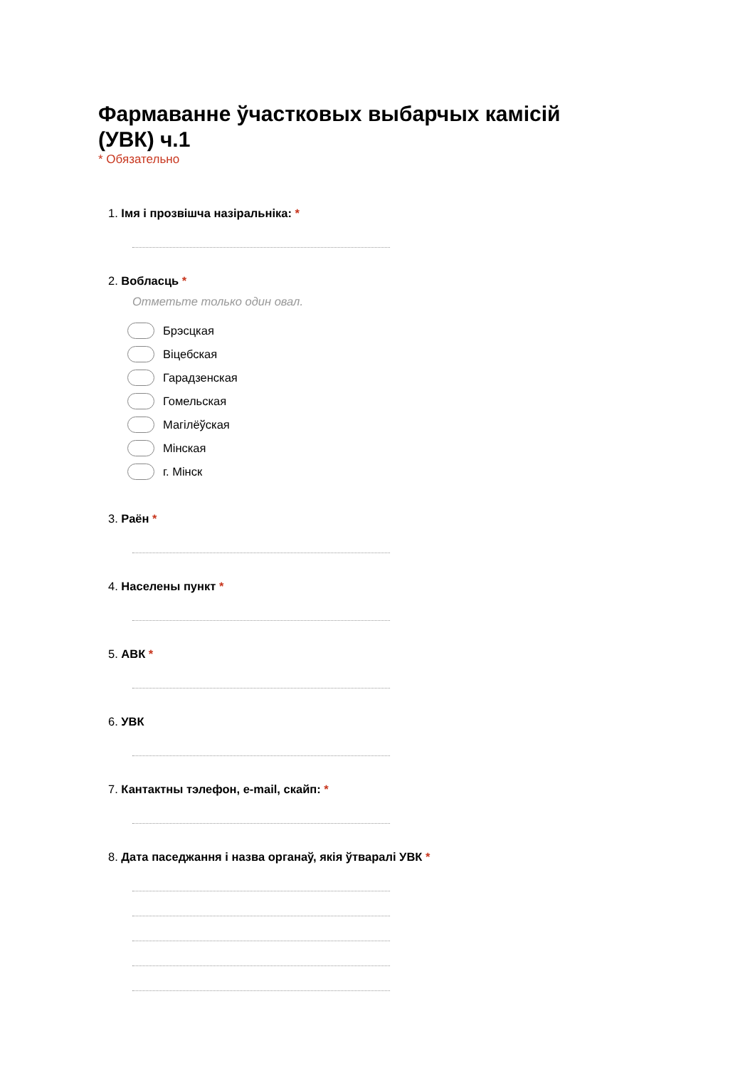Фармаванне ўчастковых выбарчых камісій (УВК) ч.1
* Обязательно
1. Імя і прозвішча назіральніка: *
2. Вобласць *
Отметьте только один овал.
Брэсцкая
Віцебская
Гарадзенская
Гомельская
Магілёўская
Мінская
г. Мінск
3. Раён *
4. Населены пункт *
5. АВК *
6. УВК
7. Кантактны тэлефон, e-mail, скайп: *
8. Дата паседжання і назва органаў, якія ўтваралі УВК *